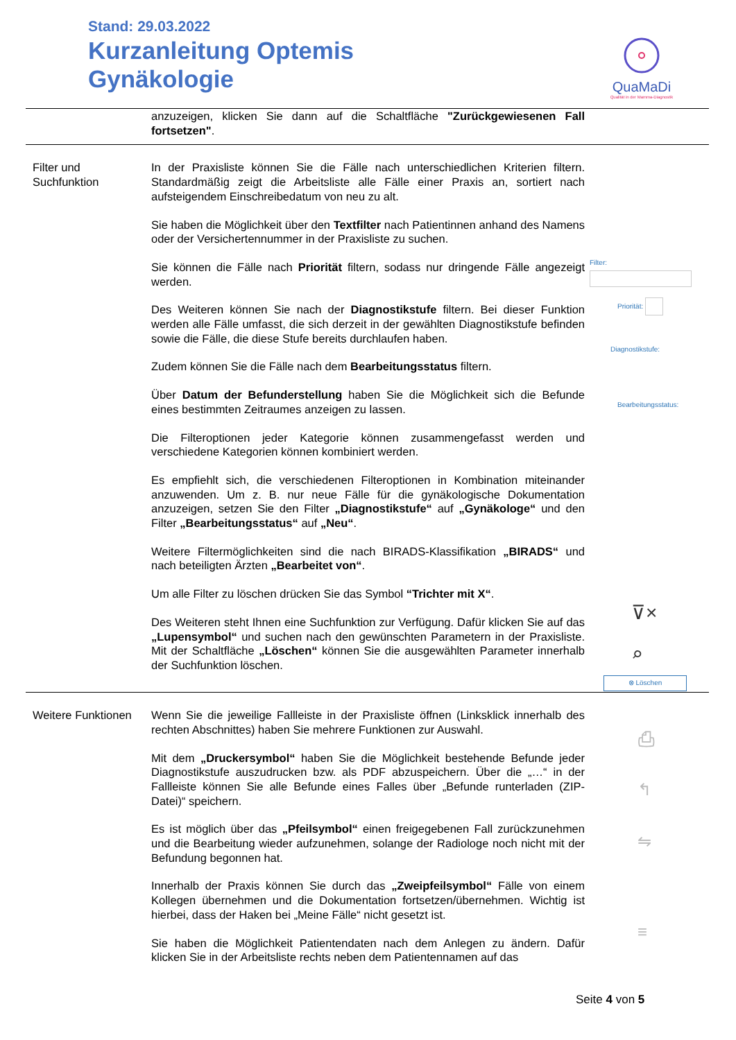Stand: 29.03.2022
Kurzanleitung Optemis
Gynäkologie
QuaMaDi
Qualität in der Mamma-Diagnostik
| | anzuzeigen, klicken Sie dann auf die Schaltfläche "Zurückgewiesenen Fall fortsetzen" . | |
| Filter und Suchfunktion | In der Praxisliste können Sie die Fälle nach unterschiedlichen Kriterien filtern. Standardmäßig zeigt die Arbeitsliste alle Fälle einer Praxis an, sortiert nach aufsteigendem Einschreibedatum von neu zu alt. Sie haben die Möglichkeit über den Textfilter nach Patientinnen anhand des Namens oder der Versichertennummer in der Praxisliste zu suchen. Sie können die Fälle nach Priorität filtern, sodass nur dringende Fälle angezeigt werden. Des Weiteren können Sie nach der Diagnostikstufe filtern. Bei dieser Funktion werden alle Fälle umfasst, die sich derzeit in der gewählten Diagnostikstufe befinden sowie die Fälle, die diese Stufe bereits durchlaufen haben. Zudem können Sie die Fälle nach dem Bearbeitungsstatus filtern. Über Datum der Befunderstellung haben Sie die Möglichkeit sich die Befunde eines bestimmten Zeitraumes anzeigen zu lassen. Die Filteroptionen jeder Kategorie können zusammengefasst werden und verschiedene Kategorien können kombiniert werden. Es empfiehlt sich, die verschiedenen Filteroptionen in Kombination miteinander anzuwenden. Um z. B. nur neue Fälle für die gynäkologische Dokumentation anzuzeigen, setzen Sie den Filter „Diagnostikstufe“ auf „Gynäkologe“ und den Filter „Bearbeitungsstatus“ auf „Neu“ . Weitere Filtermöglichkeiten sind die nach BIRADS-Klassifikation „BIRADS“ und nach beteiligten Ärzten „Bearbeitet von“ . Um alle Filter zu löschen drücken Sie das Symbol “Trichter mit X“ . Des Weiteren steht Ihnen eine Suchfunktion zur Verfügung. Dafür klicken Sie auf das „Lupensymbol“ und suchen nach den gewünschten Parametern in der Praxisliste. Mit der Schaltfläche „Löschen“ können Sie die ausgewählten Parameter innerhalb der Suchfunktion löschen. | Filter: Priorität: Diagnostikstufe: Bearbeitungsstatus: ⊽× ⌕ ⊗ Löschen |
| Weitere Funktionen | Wenn Sie die jeweilige Fallleiste in der Praxisliste öffnen (Linksklick innerhalb des rechten Abschnittes) haben Sie mehrere Funktionen zur Auswahl. Mit dem „Druckersymbol“ haben Sie die Möglichkeit bestehende Befunde jeder Diagnostikstufe auszudrucken bzw. als PDF abzuspeichern. Über die „…“ in der Fallleiste können Sie alle Befunde eines Falles über „Befunde runterladen (ZIP-Datei)“ speichern. Es ist möglich über das „Pfeilsymbol“ einen freigegebenen Fall zurückzunehmen und die Bearbeitung wieder aufzunehmen, solange der Radiologe noch nicht mit der Befundung begonnen hat. Innerhalb der Praxis können Sie durch das „Zweipfeilsymbol“ Fälle von einem Kollegen übernehmen und die Dokumentation fortsetzen/übernehmen. Wichtig ist hierbei, dass der Haken bei „Meine Fälle“ nicht gesetzt ist. Sie haben die Möglichkeit Patientendaten nach dem Anlegen zu ändern. Dafür klicken Sie in der Arbeitsliste rechts neben dem Patientennamen auf das | ⎙ ↰ ⇋ ≡ |
Seite 4 von 5